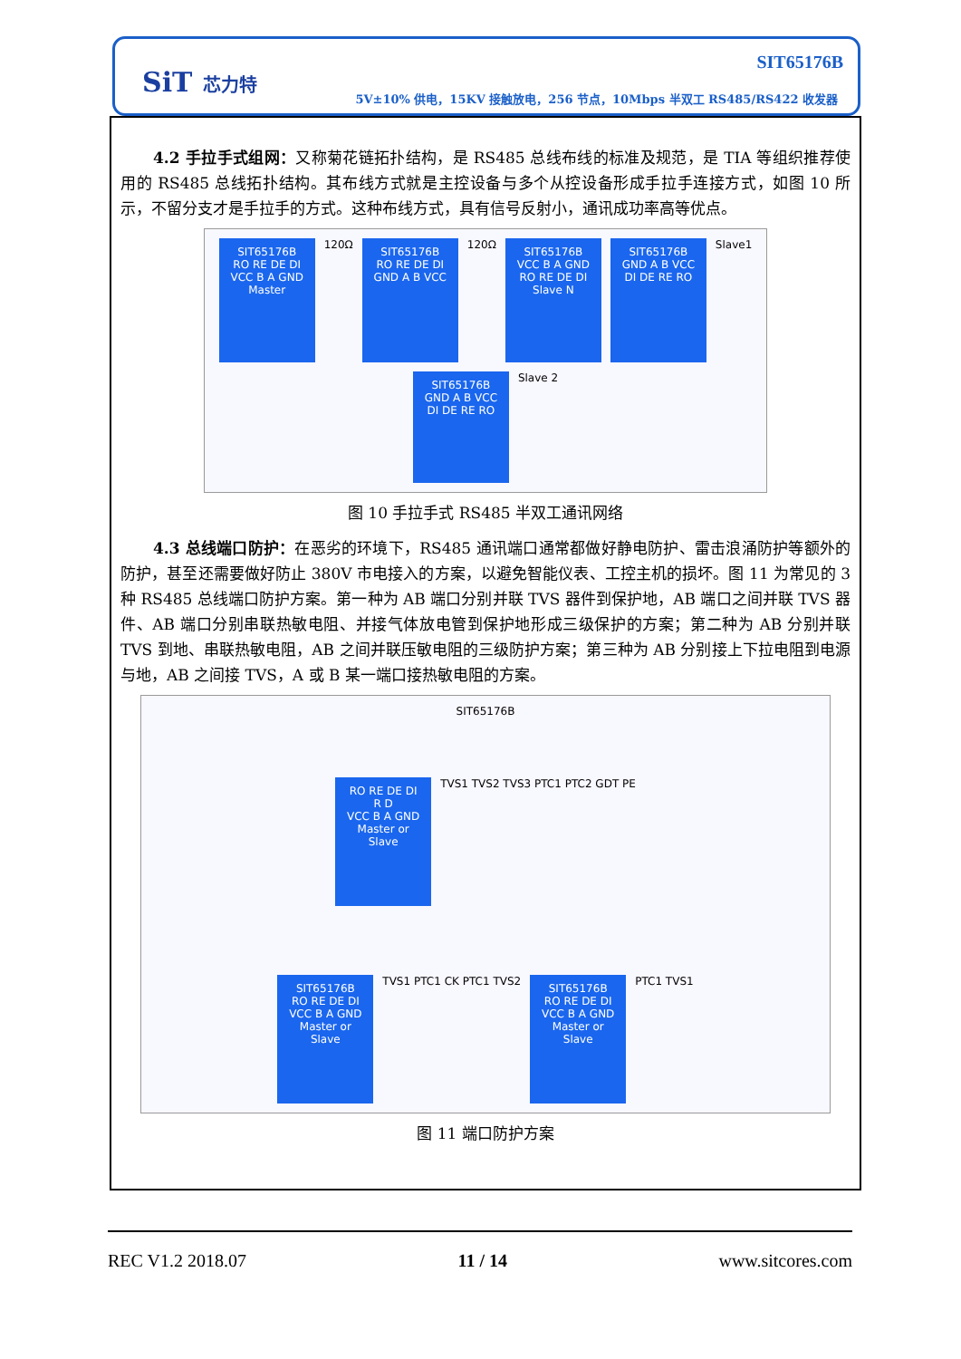SiT 芯力特
SIT65176B
5V±10% 供电，15KV 接触放电，256 节点，10Mbps 半双工 RS485/RS422 收发器
4.2 手拉手式组网：又称菊花链拓扑结构，是 RS485 总线布线的标准及规范，是 TIA 等组织推荐使用的 RS485 总线拓扑结构。其布线方式就是主控设备与多个从控设备形成手拉手连接方式，如图 10 所示，不留分支才是手拉手的方式。这种布线方式，具有信号反射小，通讯成功率高等优点。
SIT65176B
RO RE DE DI
VCC B A GND
Master
120Ω
SIT65176B
RO RE DE DI
GND A B VCC
120Ω
SIT65176B
VCC B A GND
RO RE DE DI
Slave N
SIT65176B
GND A B VCC
DI DE RE RO
Slave1
SIT65176B
GND A B VCC
DI DE RE RO
Slave 2
图 10 手拉手式 RS485 半双工通讯网络
4.3 总线端口防护：在恶劣的环境下，RS485 通讯端口通常都做好静电防护、雷击浪涌防护等额外的防护，甚至还需要做好防止 380V 市电接入的方案，以避免智能仪表、工控主机的损坏。图 11 为常见的 3 种 RS485 总线端口防护方案。第一种为 AB 端口分别并联 TVS 器件到保护地，AB 端口之间并联 TVS 器件、AB 端口分别串联热敏电阻、并接气体放电管到保护地形成三级保护的方案；第二种为 AB 分别并联 TVS 到地、串联热敏电阻，AB 之间并联压敏电阻的三级防护方案；第三种为 AB 分别接上下拉电阻到电源与地，AB 之间接 TVS，A 或 B 某一端口接热敏电阻的方案。
SIT65176B
RO RE DE DI
R D
VCC B A GND
Master or Slave
TVS1 TVS2 TVS3 PTC1 PTC2 GDT PE
SIT65176B
RO RE DE DI
VCC B A GND
Master or Slave
TVS1 PTC1 CK PTC1 TVS2
SIT65176B
RO RE DE DI
VCC B A GND
Master or Slave
PTC1 TVS1
图 11 端口防护方案
REC V1.2 2018.07 11 / 14 www.sitcores.com